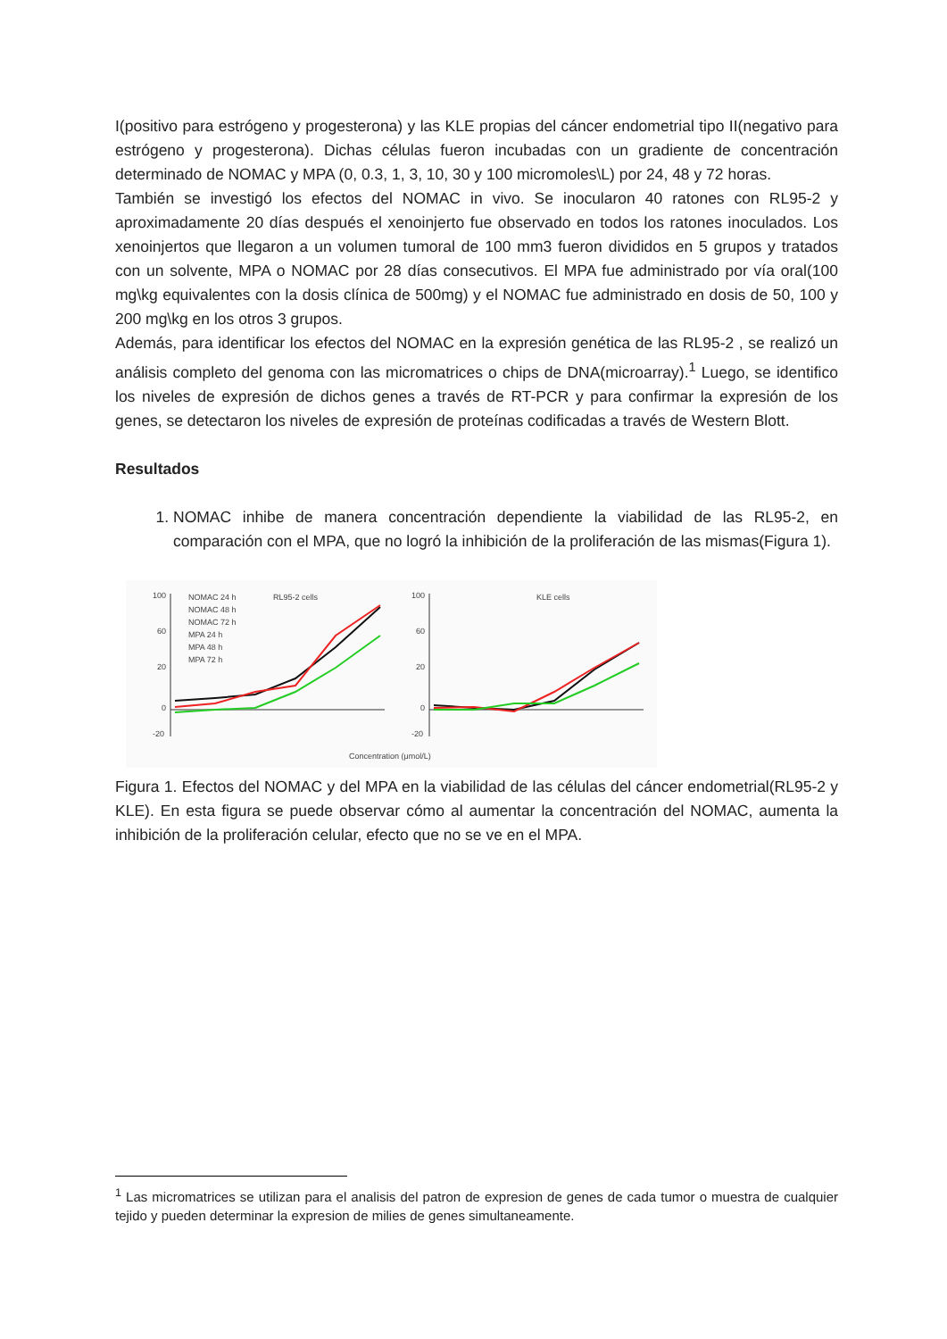I(positivo para estrógeno y progesterona) y las KLE propias del cáncer endometrial tipo II(negativo para estrógeno y progesterona). Dichas células fueron incubadas con un gradiente de concentración determinado de NOMAC y MPA (0, 0.3, 1, 3, 10, 30 y 100 micromoles\L) por 24, 48 y 72 horas.
También se investigó los efectos del NOMAC in vivo. Se inocularon 40 ratones con RL95-2 y aproximadamente 20 días después el xenoinjerto fue observado en todos los ratones inoculados. Los xenoinjertos que llegaron a un volumen tumoral de 100 mm3 fueron divididos en 5 grupos y tratados con un solvente, MPA o NOMAC por 28 días consecutivos. El MPA fue administrado por vía oral(100 mg\kg equivalentes con la dosis clínica de 500mg) y el NOMAC fue administrado en dosis de 50, 100 y 200 mg\kg en los otros 3 grupos.
Además, para identificar los efectos del NOMAC en la expresión genética de las RL95-2 , se realizó un análisis completo del genoma con las micromatrices o chips de DNA(microarray).<sup>1</sup> Luego, se identifico los niveles de expresión de dichos genes a través de RT-PCR y para confirmar la expresión de los genes, se detectaron los niveles de expresión de proteínas codificadas a través de Western Blott.
Resultados
1. NOMAC inhibe de manera concentración dependiente la viabilidad de las RL95-2, en comparación con el MPA, que no logró la inhibición de la proliferación de las mismas(Figura 1).
100
60
20
0
-20
100
60
20
0
-20
NOMAC 24 h
NOMAC 48 h
NOMAC 72 h
MPA 24 h
MPA 48 h
MPA 72 h
RL95-2 cells
KLE cells
Concentration (μmol/L)
Figura 1. Efectos del NOMAC y del MPA en la viabilidad de las células del cáncer endometrial(RL95-2 y KLE). En esta figura se puede observar cómo al aumentar la concentración del NOMAC, aumenta la inhibición de la proliferación celular, efecto que no se ve en el MPA.
<sup>1</sup> Las micromatrices se utilizan para el analisis del patron de expresion de genes de cada tumor o muestra de cualquier tejido y pueden determinar la expresion de milies de genes simultaneamente.